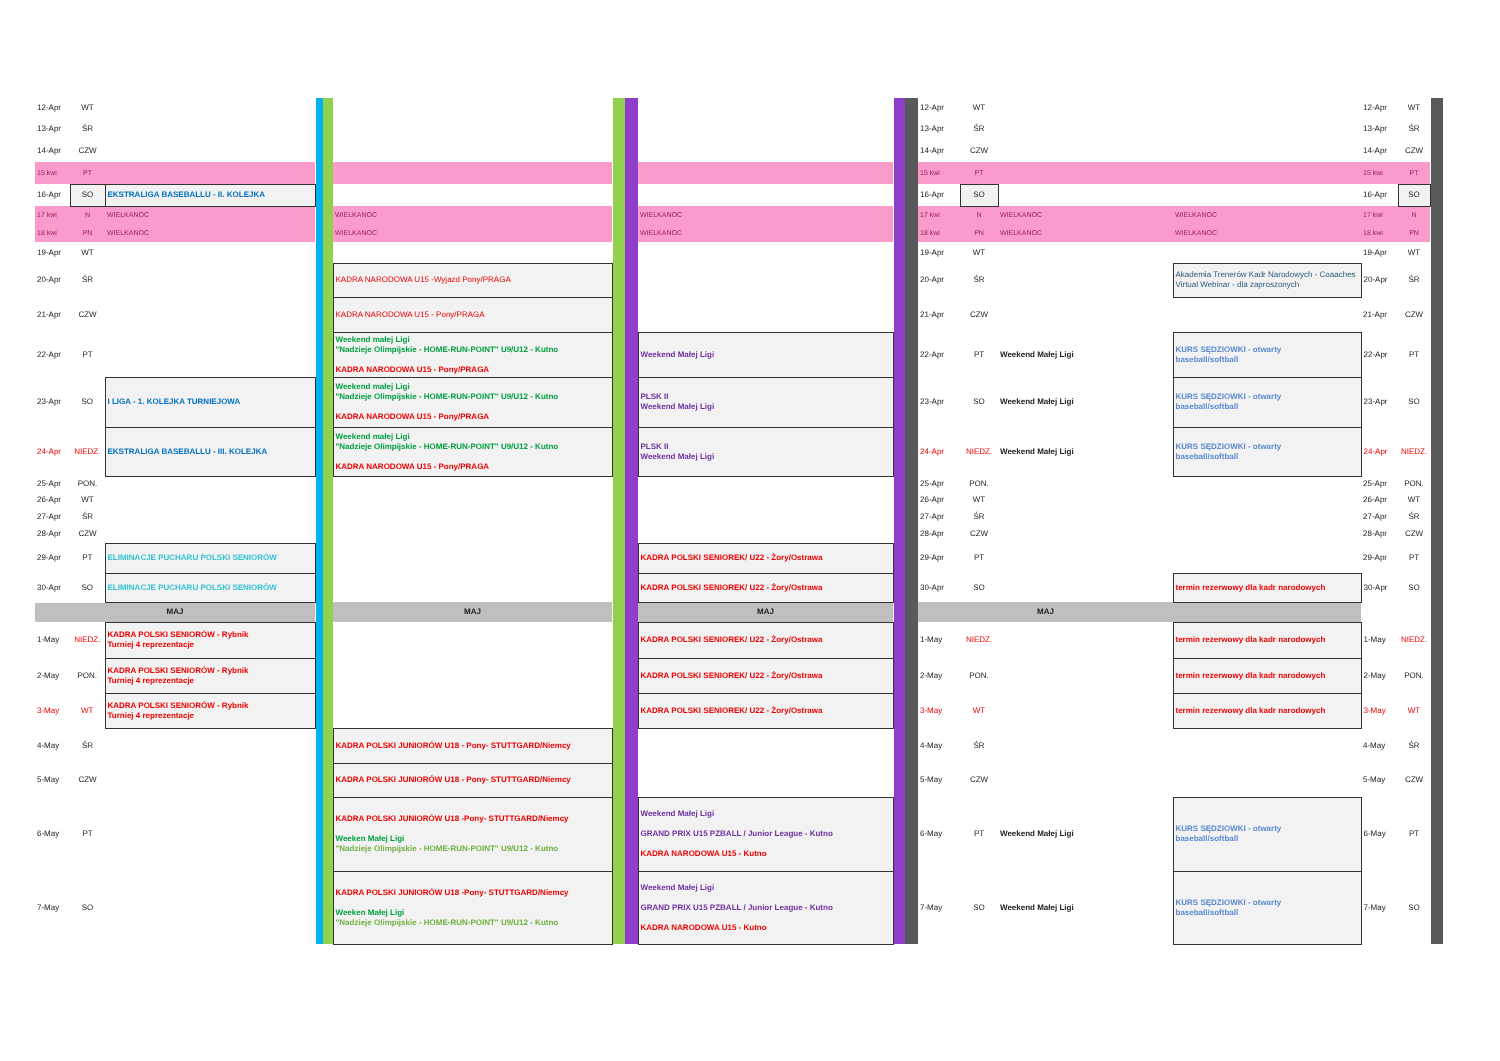| 12-Apr | WT | | | | | | | | | | 12-Apr | WT | | | 12-Apr | WT | |
| 13-Apr | ŚR | | | | | | | | | | 13-Apr | ŚR | | | 13-Apr | ŚR | |
| 14-Apr | CZW | | | | | | | | | | 14-Apr | CZW | | | 14-Apr | CZW | |
| 15 kwi | PT | | | | | | | | | | 15 kwi | PT | | | 15 kwi | PT | |
| 16-Apr | SO | EKSTRALIGA BASEBALLU - II. KOLEJKA | | | | | | | | | 16-Apr | SO | | | 16-Apr | SO | |
| 17 kwi | N | WIELKANOC | | | WIELKANOC | | | WIELKANOC | | | 17 kwi | N | WIELKANOC | WIELKANOC | 17 kwi | N | |
| 18 kwi | PN | WIELKANOC | | | WIELKANOC | | | WIELKANOC | | | 18 kwi | PN | WIELKANOC | WIELKANOC | 18 kwi | PN | |
| 19-Apr | WT | | | | | | | | | | 19-Apr | WT | | | 19-Apr | WT | |
| 20-Apr | ŚR | | | | KADRA NARODOWA U15 -Wyjazd Pony/PRAGA | | | | | | 20-Apr | ŚR | | Akademia Trenerów Kadr Narodowych - Coaaches Virtual Webinar - dla zaproszonych | 20-Apr | ŚR | |
| 21-Apr | CZW | | | | KADRA NARODOWA U15 - Pony/PRAGA | | | | | | 21-Apr | CZW | | | 21-Apr | CZW | |
| 22-Apr | PT | | | | Weekend małej Ligi "Nadzieje Olimpijskie - HOME-RUN-POINT" U9/U12 - Kutno KADRA NARODOWA U15 - Pony/PRAGA | | | Weekend Małej Ligi | | | 22-Apr | PT | Weekend Małej Ligi | KURS SĘDZIOWKI - otwarty baseball/softball | 22-Apr | PT | |
| 23-Apr | SO | I LIGA - 1. KOLEJKA TURNIEJOWA | | | Weekend małej Ligi "Nadzieje Olimpijskie - HOME-RUN-POINT" U9/U12 - Kutno KADRA NARODOWA U15 - Pony/PRAGA | | | PLSK II Weekend Małej Ligi | | | 23-Apr | SO | Weekend Małej Ligi | KURS SĘDZIOWKI - otwarty baseball/softball | 23-Apr | SO | |
| 24-Apr | NIEDZ. | EKSTRALIGA BASEBALLU - III. KOLEJKA | | | Weekend małej Ligi "Nadzieje Olimpijskie - HOME-RUN-POINT" U9/U12 - Kutno KADRA NARODOWA U15 - Pony/PRAGA | | | PLSK II Weekend Małej Ligi | | | 24-Apr | NIEDZ. | Weekend Małej Ligi | KURS SĘDZIOWKI - otwarty baseball/softball | 24-Apr | NIEDZ. | |
| 25-Apr | PON. | | | | | | | | | | 25-Apr | PON. | | | 25-Apr | PON. | |
| 26-Apr | WT | | | | | | | | | | 26-Apr | WT | | | 26-Apr | WT | |
| 27-Apr | ŚR | | | | | | | | | | 27-Apr | ŚR | | | 27-Apr | ŚR | |
| 28-Apr | CZW | | | | | | | | | | 28-Apr | CZW | | | 28-Apr | CZW | |
| 29-Apr | PT | ELIMINACJE PUCHARU POLSKI SENIORÓW | | | | | | KADRA POLSKI SENIOREK/ U22 - Żory/Ostrawa | | | 29-Apr | PT | | | 29-Apr | PT | |
| 30-Apr | SO | ELIMINACJE PUCHARU POLSKI SENIORÓW | | | | | | KADRA POLSKI SENIOREK/ U22 - Żory/Ostrawa | | | 30-Apr | SO | | termin rezerwowy dla kadr narodowych | 30-Apr | SO | |
| MAJ | | | | | MAJ | | | MAJ | | | MAJ | | | | | | |
| 1-May | NIEDZ. | KADRA POLSKI SENIORÓW - Rybnik Turniej 4 reprezentacje | | | | | | KADRA POLSKI SENIOREK/ U22 - Żory/Ostrawa | | | 1-May | NIEDZ. | | termin rezerwowy dla kadr narodowych | 1-May | NIEDZ. | |
| 2-May | PON. | KADRA POLSKI SENIORÓW - Rybnik Turniej 4 reprezentacje | | | | | | KADRA POLSKI SENIOREK/ U22 - Żory/Ostrawa | | | 2-May | PON. | | termin rezerwowy dla kadr narodowych | 2-May | PON. | |
| 3-May | WT | KADRA POLSKI SENIORÓW - Rybnik Turniej 4 reprezentacje | | | | | | KADRA POLSKI SENIOREK/ U22 - Żory/Ostrawa | | | 3-May | WT | | termin rezerwowy dla kadr narodowych | 3-May | WT | |
| 4-May | ŚR | | | | KADRA POLSKI JUNIORÓW U18 - Pony- STUTTGARD/Niemcy | | | | | | 4-May | ŚR | | | 4-May | ŚR | |
| 5-May | CZW | | | | KADRA POLSKI JUNIORÓW U18 - Pony- STUTTGARD/Niemcy | | | | | | 5-May | CZW | | | 5-May | CZW | |
| 6-May | PT | | | | KADRA POLSKI JUNIORÓW U18 -Pony- STUTTGARD/Niemcy Weeken Małej Ligi "Nadzieje Olimpijskie - HOME-RUN-POINT" U9/U12 - Kutno | | | Weekend Małej Ligi GRAND PRIX U15 PZBALL / Junior League - Kutno KADRA NARODOWA U15 - Kutno | | | 6-May | PT | Weekend Małej Ligi | KURS SĘDZIOWKI - otwarty baseball/softball | 6-May | PT | |
| 7-May | SO | | | | KADRA POLSKI JUNIORÓW U18 -Pony- STUTTGARD/Niemcy Weeken Małej Ligi "Nadzieje Olimpijskie - HOME-RUN-POINT" U9/U12 - Kutno | | | Weekend Małej Ligi GRAND PRIX U15 PZBALL / Junior League - Kutno KADRA NARODOWA U15 - Kutno | | | 7-May | SO | Weekend Małej Ligi | KURS SĘDZIOWKI - otwarty baseball/softball | 7-May | SO | |